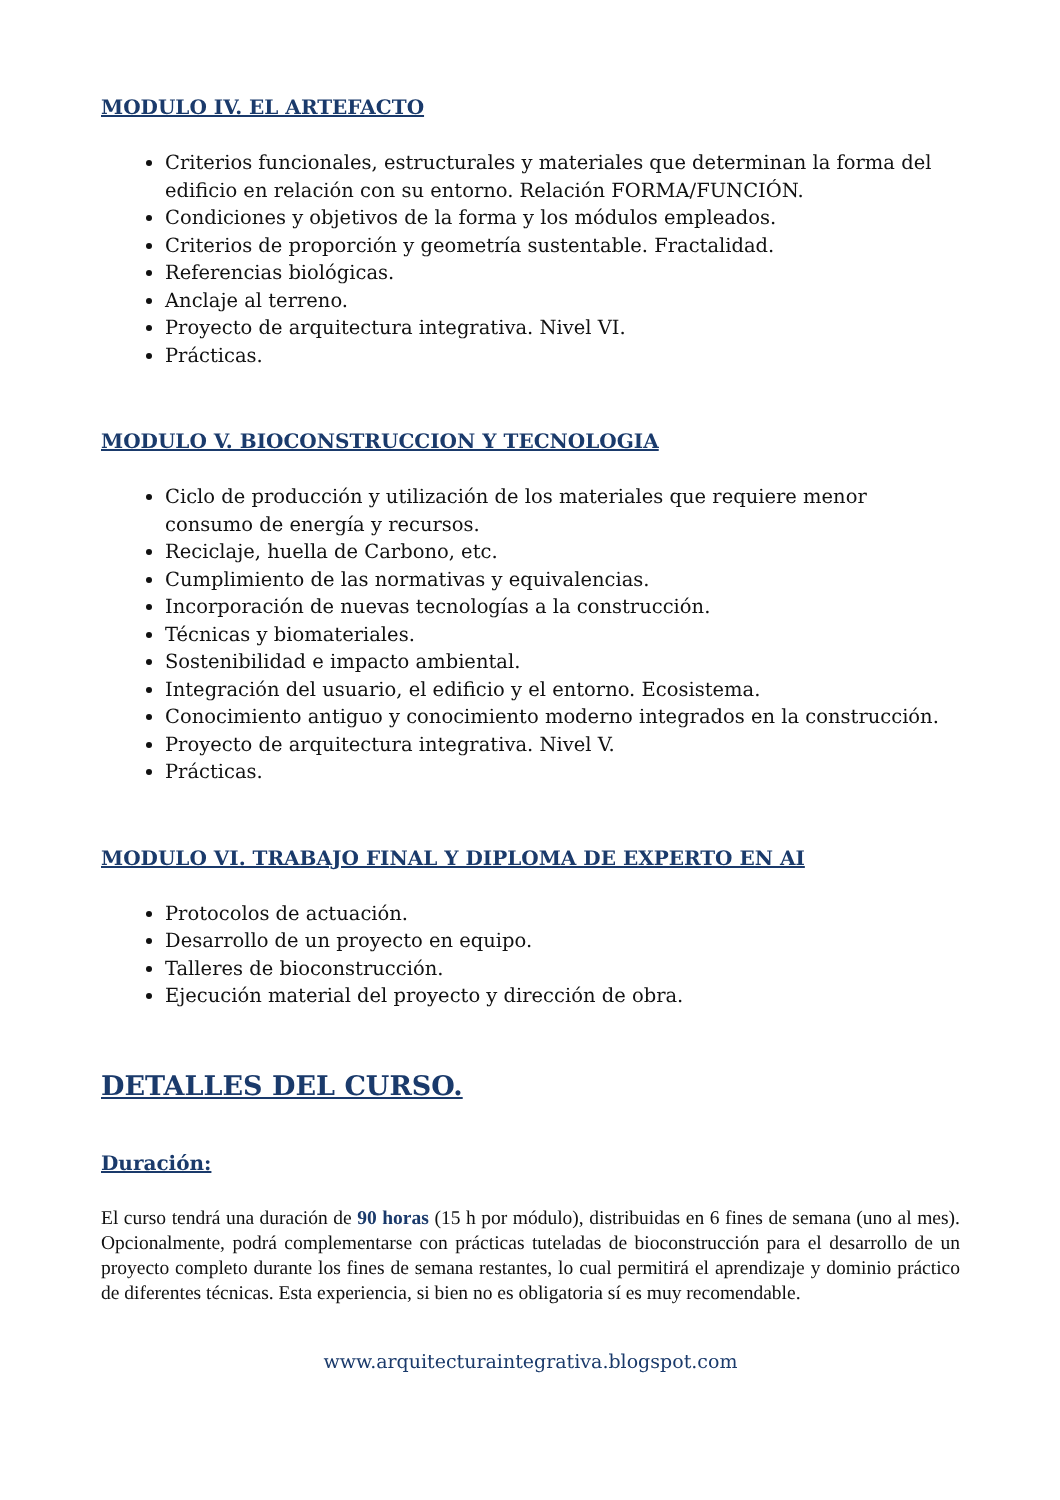MODULO IV. EL ARTEFACTO
Criterios funcionales, estructurales y materiales que determinan la forma del edificio en relación con su entorno. Relación FORMA/FUNCIÓN.
Condiciones y objetivos de la forma y los módulos empleados.
Criterios de proporción y geometría sustentable. Fractalidad.
Referencias biológicas.
Anclaje al terreno.
Proyecto de arquitectura integrativa. Nivel VI.
Prácticas.
MODULO V. BIOCONSTRUCCION Y TECNOLOGIA
Ciclo de producción y utilización de los materiales que requiere menor consumo de energía y recursos.
Reciclaje, huella de Carbono, etc.
Cumplimiento de las normativas y equivalencias.
Incorporación de nuevas tecnologías a la construcción.
Técnicas y biomateriales.
Sostenibilidad e impacto ambiental.
Integración del usuario, el edificio y el entorno. Ecosistema.
Conocimiento antiguo y conocimiento moderno integrados en la construcción.
Proyecto de arquitectura integrativa. Nivel V.
Prácticas.
MODULO VI. TRABAJO FINAL Y DIPLOMA DE EXPERTO EN AI
Protocolos de actuación.
Desarrollo de un proyecto en equipo.
Talleres de bioconstrucción.
Ejecución material del proyecto y dirección de obra.
DETALLES DEL CURSO.
Duración:
El curso tendrá una duración de 90 horas (15 h por módulo), distribuidas en 6 fines de semana (uno al mes). Opcionalmente, podrá complementarse con prácticas tuteladas de bioconstrucción para el desarrollo de un proyecto completo durante los fines de semana restantes, lo cual permitirá el aprendizaje y dominio práctico de diferentes técnicas. Esta experiencia, si bien no es obligatoria sí es muy recomendable.
www.arquitecturaintegrativa.blogspot.com